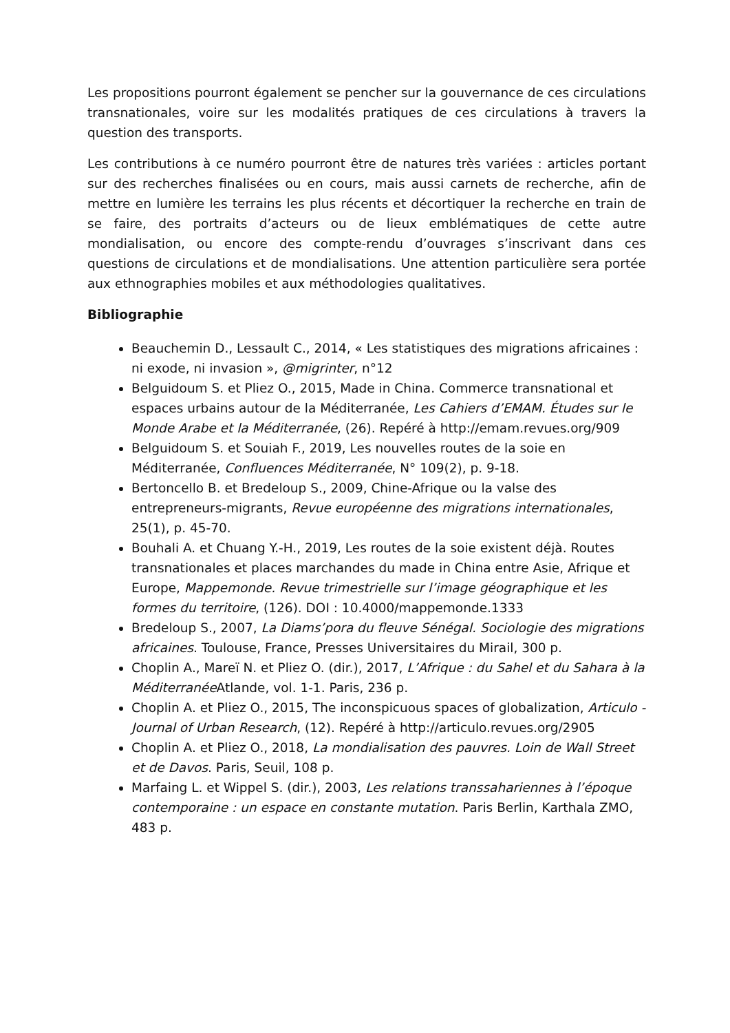Les propositions pourront également se pencher sur la gouvernance de ces circulations transnationales, voire sur les modalités pratiques de ces circulations à travers la question des transports.
Les contributions à ce numéro pourront être de natures très variées : articles portant sur des recherches finalisées ou en cours, mais aussi carnets de recherche, afin de mettre en lumière les terrains les plus récents et décortiquer la recherche en train de se faire, des portraits d’acteurs ou de lieux emblématiques de cette autre mondialisation, ou encore des compte-rendu d’ouvrages s’inscrivant dans ces questions de circulations et de mondialisations. Une attention particulière sera portée aux ethnographies mobiles et aux méthodologies qualitatives.
Bibliographie
Beauchemin D., Lessault C., 2014, « Les statistiques des migrations africaines : ni exode, ni invasion », @migrinter, n°12
Belguidoum S. et Pliez O., 2015, Made in China. Commerce transnational et espaces urbains autour de la Méditerranée, Les Cahiers d’EMAM. Études sur le Monde Arabe et la Méditerranée, (26). Repéré à http://emam.revues.org/909
Belguidoum S. et Souiah F., 2019, Les nouvelles routes de la soie en Méditerranée, Confluences Méditerranée, N° 109(2), p. 9-18.
Bertoncello B. et Bredeloup S., 2009, Chine-Afrique ou la valse des entrepreneurs-migrants, Revue européenne des migrations internationales, 25(1), p. 45-70.
Bouhali A. et Chuang Y.-H., 2019, Les routes de la soie existent déjà. Routes transnationales et places marchandes du made in China entre Asie, Afrique et Europe, Mappemonde. Revue trimestrielle sur l’image géographique et les formes du territoire, (126). DOI : 10.4000/mappemonde.1333
Bredeloup S., 2007, La Diams’pora du fleuve Sénégal. Sociologie des migrations africaines. Toulouse, France, Presses Universitaires du Mirail, 300 p.
Choplin A., Mareï N. et Pliez O. (dir.), 2017, L’Afrique : du Sahel et du Sahara à la Méditerranée Atlande, vol. 1-1. Paris, 236 p.
Choplin A. et Pliez O., 2015, The inconspicuous spaces of globalization, Articulo - Journal of Urban Research, (12). Repéré à http://articulo.revues.org/2905
Choplin A. et Pliez O., 2018, La mondialisation des pauvres. Loin de Wall Street et de Davos. Paris, Seuil, 108 p.
Marfaing L. et Wippel S. (dir.), 2003, Les relations transsahariennes à l’époque contemporaine : un espace en constante mutation. Paris Berlin, Karthala ZMO, 483 p.